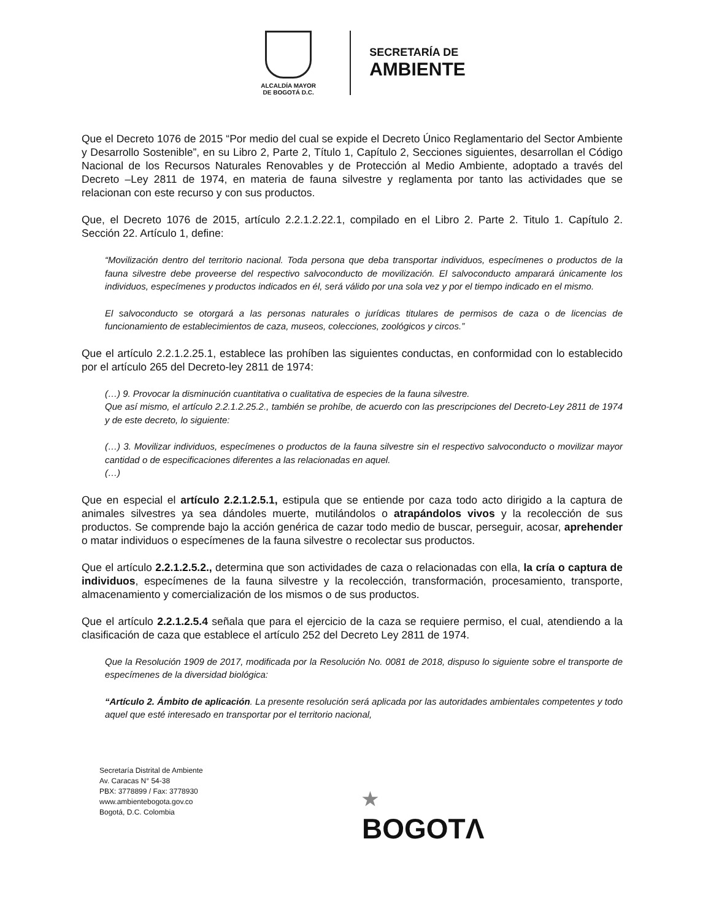ALCALDÍA MAYOR
DE BOGOTÁ D.C.
SECRETARÍA DE
AMBIENTE
Que el Decreto 1076 de 2015 “Por medio del cual se expide el Decreto Único Reglamentario del Sector Ambiente y Desarrollo Sostenible”, en su Libro 2, Parte 2, Título 1, Capítulo 2, Secciones siguientes, desarrollan el Código Nacional de los Recursos Naturales Renovables y de Protección al Medio Ambiente, adoptado a través del Decreto –Ley 2811 de 1974, en materia de fauna silvestre y reglamenta por tanto las actividades que se relacionan con este recurso y con sus productos.
Que, el Decreto 1076 de 2015, artículo 2.2.1.2.22.1, compilado en el Libro 2. Parte 2. Titulo 1. Capítulo 2. Sección 22. Artículo 1, define:
“Movilización dentro del territorio nacional. Toda persona que deba transportar individuos, especímenes o productos de la fauna silvestre debe proveerse del respectivo salvoconducto de movilización. El salvoconducto amparará únicamente los individuos, especímenes y productos indicados en él, será válido por una sola vez y por el tiempo indicado en el mismo.
El salvoconducto se otorgará a las personas naturales o jurídicas titulares de permisos de caza o de licencias de funcionamiento de establecimientos de caza, museos, colecciones, zoológicos y circos.”
Que el artículo 2.2.1.2.25.1, establece las prohíben las siguientes conductas, en conformidad con lo establecido por el artículo 265 del Decreto-ley 2811 de 1974:
(…) 9. Provocar la disminución cuantitativa o cualitativa de especies de la fauna silvestre.
Que así mismo, el artículo 2.2.1.2.25.2., también se prohíbe, de acuerdo con las prescripciones del Decreto-Ley 2811 de 1974 y de este decreto, lo siguiente:
(…) 3. Movilizar individuos, especímenes o productos de la fauna silvestre sin el respectivo salvoconducto o movilizar mayor cantidad o de especificaciones diferentes a las relacionadas en aquel.
(…)
Que en especial el artículo 2.2.1.2.5.1, estipula que se entiende por caza todo acto dirigido a la captura de animales silvestres ya sea dándoles muerte, mutilándolos o atrapándolos vivos y la recolección de sus productos. Se comprende bajo la acción genérica de cazar todo medio de buscar, perseguir, acosar, aprehender o matar individuos o especímenes de la fauna silvestre o recolectar sus productos.
Que el artículo 2.2.1.2.5.2., determina que son actividades de caza o relacionadas con ella, la cría o captura de individuos, especímenes de la fauna silvestre y la recolección, transformación, procesamiento, transporte, almacenamiento y comercialización de los mismos o de sus productos.
Que el artículo 2.2.1.2.5.4 señala que para el ejercicio de la caza se requiere permiso, el cual, atendiendo a la clasificación de caza que establece el artículo 252 del Decreto Ley 2811 de 1974.
Que la Resolución 1909 de 2017, modificada por la Resolución No. 0081 de 2018, dispuso lo siguiente sobre el transporte de especímenes de la diversidad biológica:
“Artículo 2. Ámbito de aplicación. La presente resolución será aplicada por las autoridades ambientales competentes y todo aquel que esté interesado en transportar por el territorio nacional,
Secretaría Distrital de Ambiente
Av. Caracas N° 54-38
PBX: 3778899 / Fax: 3778930
www.ambientebogota.gov.co
Bogotá, D.C. Colombia
★
BOGOTΛ